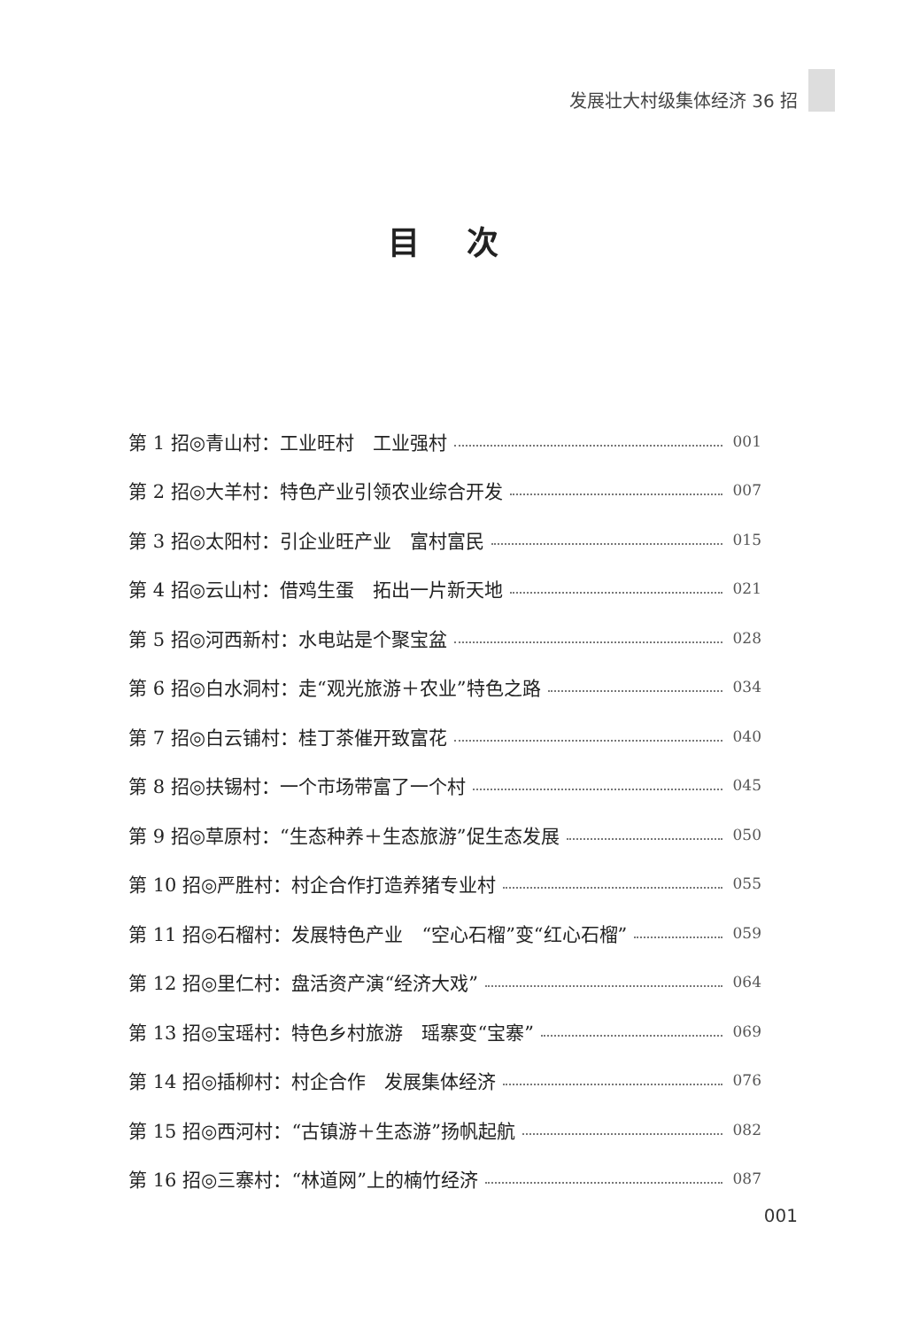发展壮大村级集体经济 36 招
目 次
第 1 招◎青山村：工业旺村　工业强村 001
第 2 招◎大羊村：特色产业引领农业综合开发 007
第 3 招◎太阳村：引企业旺产业　富村富民 015
第 4 招◎云山村：借鸡生蛋　拓出一片新天地 021
第 5 招◎河西新村：水电站是个聚宝盆 028
第 6 招◎白水洞村：走“观光旅游＋农业”特色之路 034
第 7 招◎白云铺村：桂丁茶催开致富花 040
第 8 招◎扶锡村：一个市场带富了一个村 045
第 9 招◎草原村：“生态种养＋生态旅游”促生态发展 050
第 10 招◎严胜村：村企合作打造养猪专业村 055
第 11 招◎石榴村：发展特色产业　“空心石榴”变“红心石榴” 059
第 12 招◎里仁村：盘活资产演“经济大戏” 064
第 13 招◎宝瑶村：特色乡村旅游　瑶寨变“宝寨” 069
第 14 招◎插柳村：村企合作　发展集体经济 076
第 15 招◎西河村：“古镇游＋生态游”扬帆起航 082
第 16 招◎三寨村：“林道网”上的楠竹经济 087
001